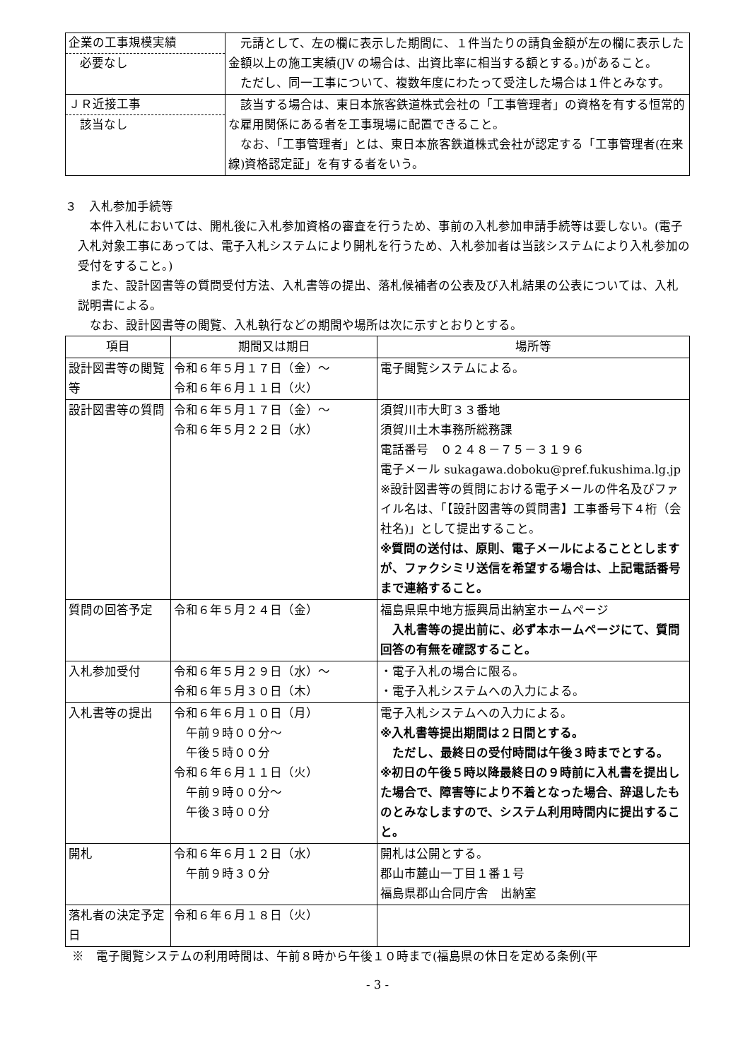| 企業の工事規模実績 必要なし | 元請として、左の欄に表示した期間に、１件当たりの請負金額が左の欄に表示した金額以上の施工実績(JV の場合は、出資比率に相当する額とする。)があること。 ただし、同一工事について、複数年度にわたって受注した場合は１件とみなす。 |
| ＪＲ近接工事 該当なし | 該当する場合は、東日本旅客鉄道株式会社の「工事管理者」の資格を有する恒常的な雇用関係にある者を工事現場に配置できること。 なお、「工事管理者」とは、東日本旅客鉄道株式会社が認定する「工事管理者(在来線)資格認定証」を有する者をいう。 |
３　入札参加手続等
　本件入札においては、開札後に入札参加資格の審査を行うため、事前の入札参加申請手続等は要しない。(電子入札対象工事にあっては、電子入札システムにより開札を行うため、入札参加者は当該システムにより入札参加の受付をすること。)
　また、設計図書等の質問受付方法、入札書等の提出、落札候補者の公表及び入札結果の公表については、入札説明書による。
　なお、設計図書等の閲覧、入札執行などの期間や場所は次に示すとおりとする。
| 項目 | 期間又は期日 | 場所等 |
| --- | --- | --- |
| 設計図書等の閲覧等 | 令和６年５月１７日（金）～ 令和６年６月１１日（火） | 電子閲覧システムによる。 |
| 設計図書等の質問 | 令和６年５月１７日（金）～ 令和６年５月２２日（水） | 須賀川市大町３３番地 須賀川土木事務所総務課 電話番号 ０２４８－７５－３１９６ 電子メール sukagawa.doboku@pref.fukushima.lg.jp ※設計図書等の質問における電子メールの件名及びファイル名は、「【設計図書等の質問書】工事番号下４桁（会社名)」として提出すること。 ※質問の送付は、原則、電子メールによることとしますが、ファクシミリ送信を希望する場合は、上記電話番号まで連絡すること。 |
| 質問の回答予定 | 令和６年５月２４日（金） | 福島県県中地方振興局出納室ホームページ 入札書等の提出前に、必ず本ホームページにて、質問回答の有無を確認すること。 |
| 入札参加受付 | 令和６年５月２９日（水）～ 令和６年５月３０日（木） | ・電子入札の場合に限る。 ・電子入札システムへの入力による。 |
| 入札書等の提出 | 令和６年６月１０日（月） 午前９時００分～ 午後５時００分 令和６年６月１１日（火） 午前９時００分～ 午後３時００分 | 電子入札システムへの入力による。 ※入札書等提出期間は２日間とする。 ただし、最終日の受付時間は午後３時までとする。 ※初日の午後５時以降最終日の９時前に入札書を提出した場合で、障害等により不着となった場合、辞退したものとみなしますので、システム利用時間内に提出すること。 |
| 開札 | 令和６年６月１２日（水） 午前９時３０分 | 開札は公開とする。 郡山市麓山一丁目１番１号 福島県郡山合同庁舎 出納室 |
| 落札者の決定予定日 | 令和６年６月１８日（火） | |
※　電子閲覧システムの利用時間は、午前８時から午後１０時まで(福島県の休日を定める条例(平
- 3 -